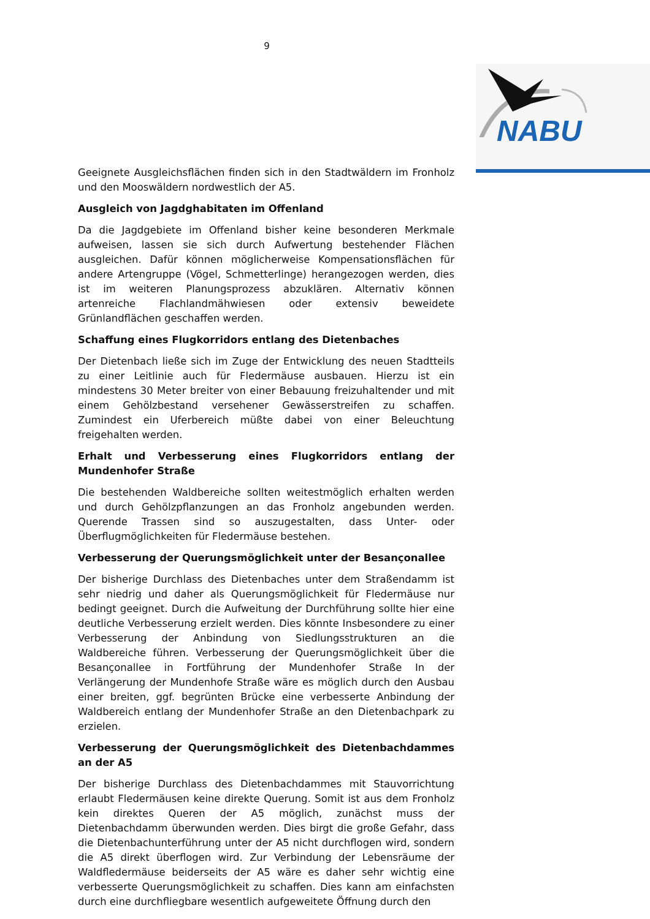9
NABU
Geeignete Ausgleichsflächen finden sich in den Stadtwäldern im Fronholz und den Mooswäldern nordwestlich der A5.
Ausgleich von Jagdghabitaten im Offenland
Da die Jagdgebiete im Offenland bisher keine besonderen Merkmale aufweisen, lassen sie sich durch Aufwertung bestehender Flächen ausgleichen. Dafür können möglicherweise Kompensationsflächen für andere Artengruppe (Vögel, Schmetterlinge) herangezogen werden, dies ist im weiteren Planungsprozess abzuklären. Alternativ können artenreiche Flachlandmähwiesen oder extensiv beweidete Grünlandflächen geschaffen werden.
Schaffung eines Flugkorridors entlang des Dietenbaches
Der Dietenbach ließe sich im Zuge der Entwicklung des neuen Stadtteils zu einer Leitlinie auch für Fledermäuse ausbauen. Hierzu ist ein mindestens 30 Meter breiter von einer Bebauung freizuhaltender und mit einem Gehölzbestand versehener Gewässerstreifen zu schaffen. Zumindest ein Uferbereich müßte dabei von einer Beleuchtung freigehalten werden.
Erhalt und Verbesserung eines Flugkorridors entlang der Mundenhofer Straße
Die bestehenden Waldbereiche sollten weitestmöglich erhalten werden und durch Gehölzpflanzungen an das Fronholz angebunden werden. Querende Trassen sind so auszugestalten, dass Unter- oder Überflugmöglichkeiten für Fledermäuse bestehen.
Verbesserung der Querungsmöglichkeit unter der Besançonallee
Der bisherige Durchlass des Dietenbaches unter dem Straßendamm ist sehr niedrig und daher als Querungsmöglichkeit für Fledermäuse nur bedingt geeignet. Durch die Aufweitung der Durchführung sollte hier eine deutliche Verbesserung erzielt werden. Dies könnte Insbesondere zu einer Verbesserung der Anbindung von Siedlungsstrukturen an die Waldbereiche führen. Verbesserung der Querungsmöglichkeit über die Besançonallee in Fortführung der Mundenhofer Straße In der Verlängerung der Mundenhofe Straße wäre es möglich durch den Ausbau einer breiten, ggf. begrünten Brücke eine verbesserte Anbindung der Waldbereich entlang der Mundenhofer Straße an den Dietenbachpark zu erzielen.
Verbesserung der Querungsmöglichkeit des Dietenbachdammes an der A5
Der bisherige Durchlass des Dietenbachdammes mit Stauvorrichtung erlaubt Fledermäusen keine direkte Querung. Somit ist aus dem Fronholz kein direktes Queren der A5 möglich, zunächst muss der Dietenbachdamm überwunden werden. Dies birgt die große Gefahr, dass die Dietenbachunterführung unter der A5 nicht durchflogen wird, sondern die A5 direkt überflogen wird. Zur Verbindung der Lebensräume der Waldfledermäuse beiderseits der A5 wäre es daher sehr wichtig eine verbesserte Querungsmöglichkeit zu schaffen. Dies kann am einfachsten durch eine durchfliegbare wesentlich aufgeweitete Öffnung durch den